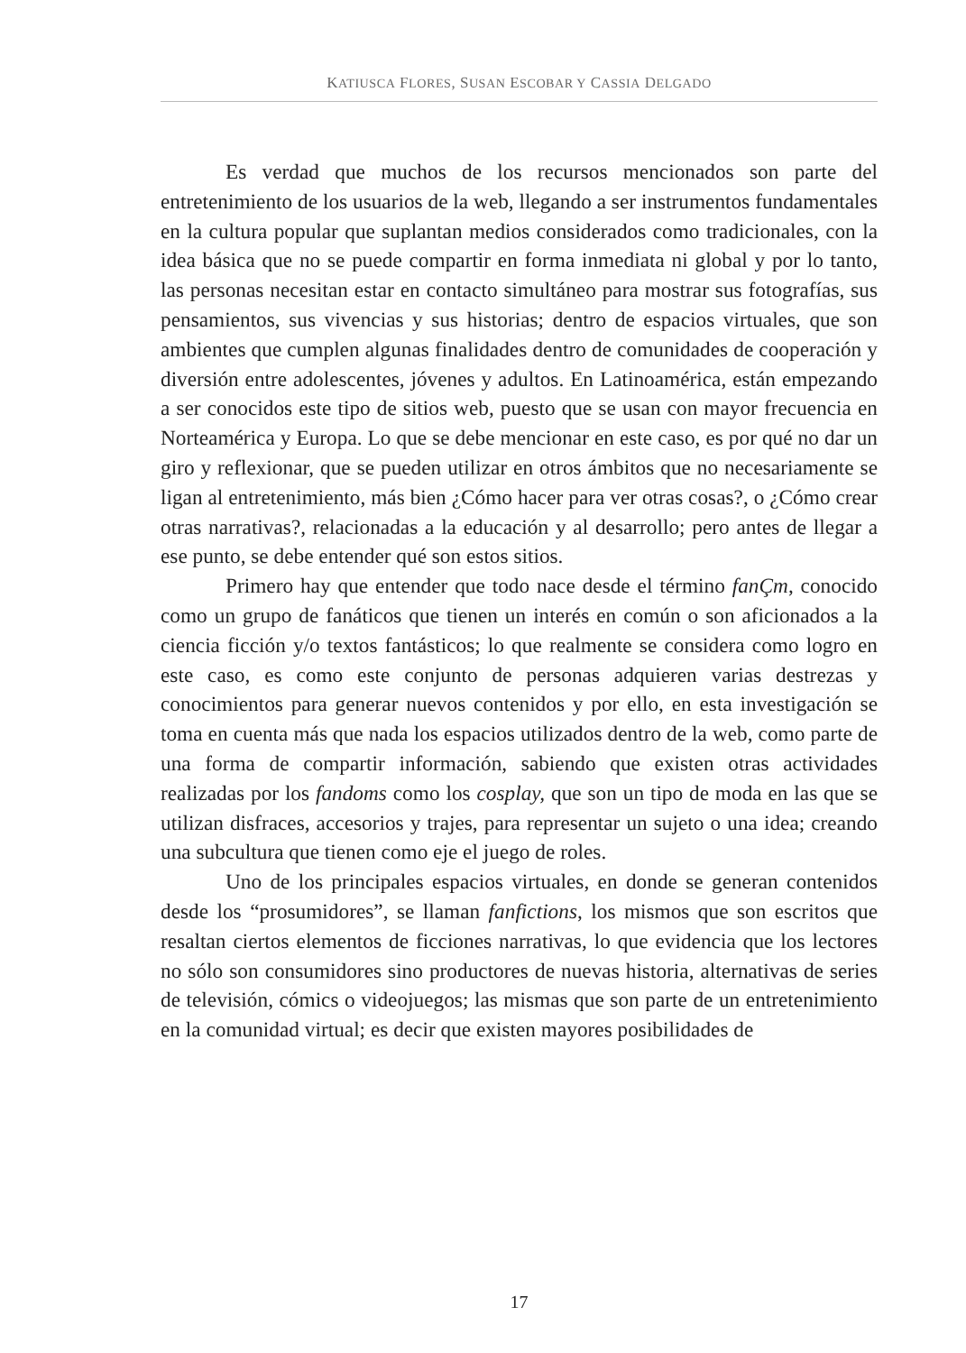KATIUSCA FLORES, SUSAN ESCOBAR Y CASSIA DELGADO
Es verdad que muchos de los recursos mencionados son parte del entretenimiento de los usuarios de la web, llegando a ser instrumentos fundamentales en la cultura popular que suplantan medios considerados como tradicionales, con la idea básica que no se puede compartir en forma inmediata ni global y por lo tanto, las personas necesitan estar en contacto simultáneo para mostrar sus fotografías, sus pensamientos, sus vivencias y sus historias; dentro de espacios virtuales, que son ambientes que cumplen algunas finalidades dentro de comunidades de cooperación y diversión entre adolescentes, jóvenes y adultos. En Latinoamérica, están empezando a ser conocidos este tipo de sitios web, puesto que se usan con mayor frecuencia en Norteamérica y Europa. Lo que se debe mencionar en este caso, es por qué no dar un giro y reflexionar, que se pueden utilizar en otros ámbitos que no necesariamente se ligan al entretenimiento, más bien ¿Cómo hacer para ver otras cosas?, o ¿Cómo crear otras narrativas?, relacionadas a la educación y al desarrollo; pero antes de llegar a ese punto, se debe entender qué son estos sitios.
Primero hay que entender que todo nace desde el término fanÇm, conocido como un grupo de fanáticos que tienen un interés en común o son aficionados a la ciencia ficción y/o textos fantásticos; lo que realmente se considera como logro en este caso, es como este conjunto de personas adquieren varias destrezas y conocimientos para generar nuevos contenidos y por ello, en esta investigación se toma en cuenta más que nada los espacios utilizados dentro de la web, como parte de una forma de compartir información, sabiendo que existen otras actividades realizadas por los fandoms como los cosplay, que son un tipo de moda en las que se utilizan disfraces, accesorios y trajes, para representar un sujeto o una idea; creando una subcultura que tienen como eje el juego de roles.
Uno de los principales espacios virtuales, en donde se generan contenidos desde los “prosumidores”, se llaman fanfictions, los mismos que son escritos que resaltan ciertos elementos de ficciones narrativas, lo que evidencia que los lectores no sólo son consumidores sino productores de nuevas historia, alternativas de series de televisión, cómics o videojuegos; las mismas que son parte de un entretenimiento en la comunidad virtual; es decir que existen mayores posibilidades de
17